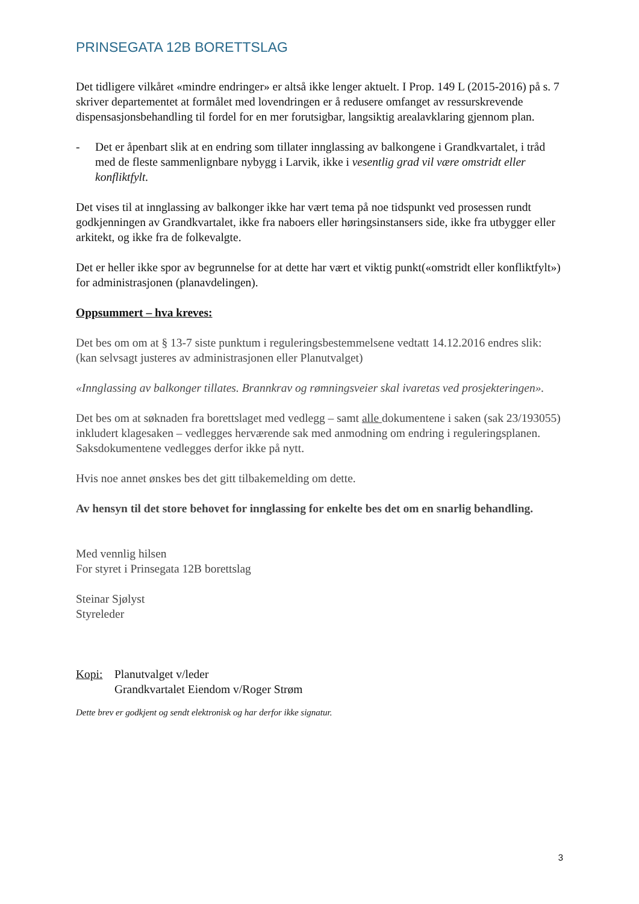PRINSEGATA 12B BORETTSLAG
Det tidligere vilkåret «mindre endringer» er altså ikke lenger aktuelt. I Prop. 149 L (2015-2016) på s. 7 skriver departementet at formålet med lovendringen er å redusere omfanget av ressurskrevende dispensasjonsbehandling til fordel for en mer forutsigbar, langsiktig arealavklaring gjennom plan.
- Det er åpenbart slik at en endring som tillater innglassing av balkongene i Grandkvartalet, i tråd med de fleste sammenlignbare nybygg i Larvik, ikke i vesentlig grad vil være omstridt eller konfliktfylt.
Det vises til at innglassing av balkonger ikke har vært tema på noe tidspunkt ved prosessen rundt godkjenningen av Grandkvartalet, ikke fra naboers eller høringsinstansers side, ikke fra utbygger eller arkitekt, og ikke fra de folkevalgte.
Det er heller ikke spor av begrunnelse for at dette har vært et viktig punkt(«omstridt eller konfliktfylt») for administrasjonen (planavdelingen).
Oppsummert – hva kreves:
Det bes om om at § 13-7 siste punktum i reguleringsbestemmelsene vedtatt 14.12.2016 endres slik: (kan selvsagt justeres av administrasjonen eller Planutvalget)
«Innglassing av balkonger tillates. Brannkrav og rømningsveier skal ivaretas ved prosjekteringen».
Det bes om at søknaden fra borettslaget med vedlegg – samt alle dokumentene i saken (sak 23/193055) inkludert klagesaken – vedlegges herværende sak med anmodning om endring i reguleringsplanen. Saksdokumentene vedlegges derfor ikke på nytt.
Hvis noe annet ønskes bes det gitt tilbakemelding om dette.
Av hensyn til det store behovet for innglassing for enkelte bes det om en snarlig behandling.
Med vennlig hilsen
For styret i Prinsegata 12B borettslag
Steinar Sjølyst
Styreleder
Kopi: Planutvalget v/leder
Grandkvartalet Eiendom v/Roger Strøm
Dette brev er godkjent og sendt elektronisk og har derfor ikke signatur.
3